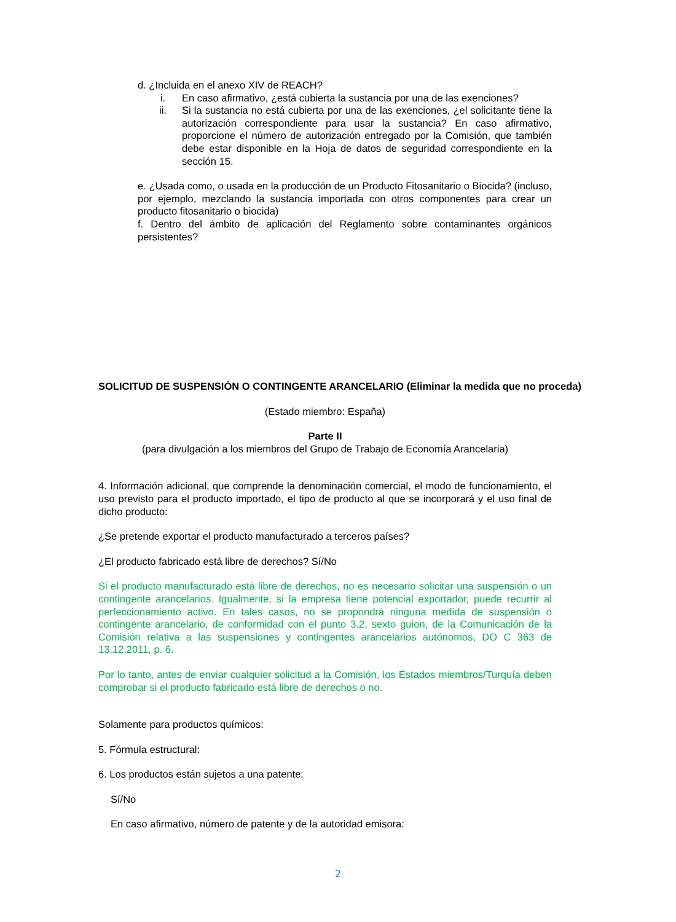d. ¿Incluida en el anexo XIV de REACH?
i. En caso afirmativo, ¿está cubierta la sustancia por una de las exenciones?
ii. Si la sustancia no está cubierta por una de las exenciones, ¿el solicitante tiene la autorización correspondiente para usar la sustancia? En caso afirmativo, proporcione el número de autorización entregado por la Comisión, que también debe estar disponible en la Hoja de datos de seguridad correspondiente en la sección 15.
e. ¿Usada como, o usada en la producción de un Producto Fitosanitario o Biocida? (incluso, por ejemplo, mezclando la sustancia importada con otros componentes para crear un producto fitosanitario o biocida)
f. Dentro del ámbito de aplicación del Reglamento sobre contaminantes orgánicos persistentes?
SOLICITUD DE SUSPENSIÓN O CONTINGENTE ARANCELARIO (Eliminar la medida que no proceda)
(Estado miembro: España)
Parte II
(para divulgación a los miembros del Grupo de Trabajo de Economía Arancelaria)
4. Información adicional, que comprende la denominación comercial, el modo de funcionamiento, el uso previsto para el producto importado, el tipo de producto al que se incorporará y el uso final de dicho producto:
¿Se pretende exportar el producto manufacturado a terceros países?
¿El producto fabricado está libre de derechos? Sí/No
Si el producto manufacturado está libre de derechos, no es necesario solicitar una suspensión o un contingente arancelarios. Igualmente, si la empresa tiene potencial exportador, puede recurrir al perfeccionamiento activo. En tales casos, no se propondrá ninguna medida de suspensión o contingente arancelario, de conformidad con el punto 3.2, sexto guion, de la Comunicación de la Comisión relativa a las suspensiones y contingentes arancelarios autónomos, DO C 363 de 13.12.2011, p. 6.
Por lo tanto, antes de enviar cualquier solicitud a la Comisión, los Estados miembros/Turquía deben comprobar si el producto fabricado está libre de derechos o no.
Solamente para productos químicos:
5. Fórmula estructural:
6. Los productos están sujetos a una patente:
Sí/No
En caso afirmativo, número de patente y de la autoridad emisora:
2